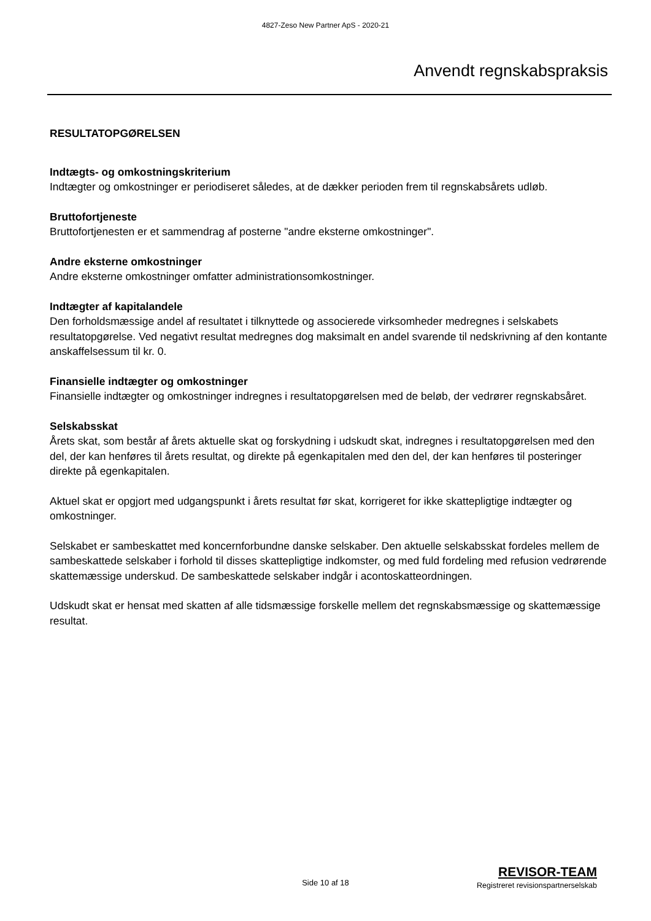4827-Zeso New Partner ApS - 2020-21
Anvendt regnskabspraksis
RESULTATOPGØRELSEN
Indtægts- og omkostningskriterium
Indtægter og omkostninger er periodiseret således, at de dækker perioden frem til regnskabsårets udløb.
Bruttofortjeneste
Bruttofortjenesten er et sammendrag af posterne "andre eksterne omkostninger".
Andre eksterne omkostninger
Andre eksterne omkostninger omfatter administrationsomkostninger.
Indtægter af kapitalandele
Den forholdsmæssige andel af resultatet i tilknyttede og associerede virksomheder medregnes i selskabets resultatopgørelse. Ved negativt resultat medregnes dog maksimalt en andel svarende til nedskrivning af den kontante anskaffelsessum til kr. 0.
Finansielle indtægter og omkostninger
Finansielle indtægter og omkostninger indregnes i resultatopgørelsen med de beløb, der vedrører regnskabsåret.
Selskabsskat
Årets skat, som består af årets aktuelle skat og forskydning i udskudt skat, indregnes i resultatopgørelsen med den del, der kan henføres til årets resultat, og direkte på egenkapitalen med den del, der kan henføres til posteringer direkte på egenkapitalen.
Aktuel skat er opgjort med udgangspunkt i årets resultat før skat, korrigeret for ikke skattepligtige indtægter og omkostninger.
Selskabet er sambeskattet med koncernforbundne danske selskaber. Den aktuelle selskabsskat fordeles mellem de sambeskattede selskaber i forhold til disses skattepligtige indkomster, og med fuld fordeling med refusion vedrørende skattemæssige underskud. De sambeskattede selskaber indgår i acontoskatteordningen.
Udskudt skat er hensat med skatten af alle tidsmæssige forskelle mellem det regnskabsmæssige og skattemæssige resultat.
Side 10 af 18
REVISOR-TEAM
Registreret revisionspartnerselskab